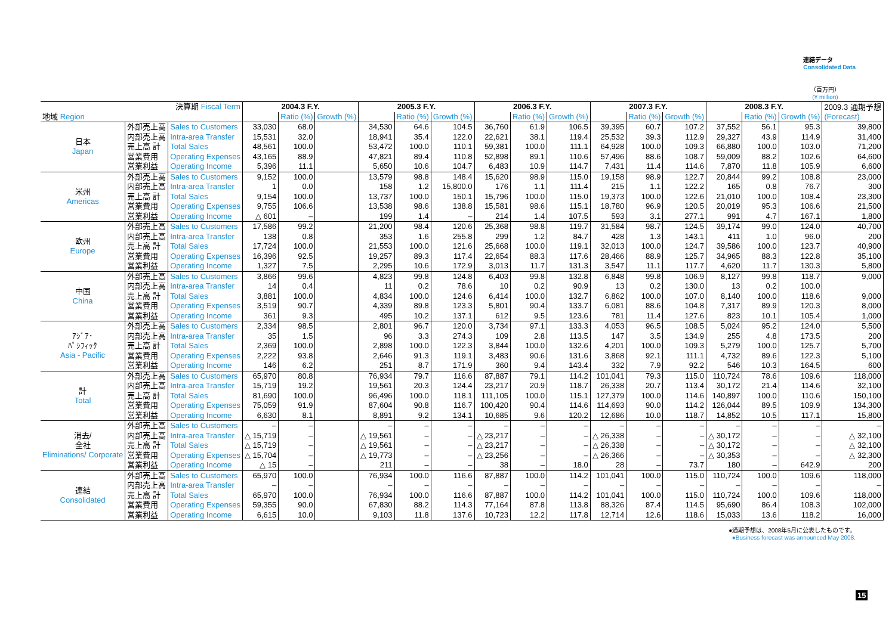連結データ
Consolidated Data
（百万円）
(¥ million)
| 決算期 Fiscal Term | | | 2004.3 F.Y. | | | 2005.3 F.Y. | | | 2006.3 F.Y. | | | 2007.3 F.Y. | | | 2008.3 F.Y. | | | 2009.3 通期予想 (Forecast) |
| 地域 Region | | | | Ratio (%) | Growth (%) | | Ratio (%) | Growth (%) | | Ratio (%) | Growth (%) | | Ratio (%) | Growth (%) | | Ratio (%) | Growth (%) | |
| 日本 Japan | 外部売上高 | Sales to Customers | 33,030 | 68.0 | | 34,530 | 64.6 | 104.5 | 36,760 | 61.9 | 106.5 | 39,395 | 60.7 | 107.2 | 37,552 | 56.1 | 95.3 | 39,800 |
| | 内部売上高 | Intra-area Transfer | 15,531 | 32.0 | | 18,941 | 35.4 | 122.0 | 22,621 | 38.1 | 119.4 | 25,532 | 39.3 | 112.9 | 29,327 | 43.9 | 114.9 | 31,400 |
| | 売上高 計 | Total Sales | 48,561 | 100.0 | | 53,472 | 100.0 | 110.1 | 59,381 | 100.0 | 111.1 | 64,928 | 100.0 | 109.3 | 66,880 | 100.0 | 103.0 | 71,200 |
| | 営業費用 | Operating Expenses | 43,165 | 88.9 | | 47,821 | 89.4 | 110.8 | 52,898 | 89.1 | 110.6 | 57,496 | 88.6 | 108.7 | 59,009 | 88.2 | 102.6 | 64,600 |
| | 営業利益 | Operating Income | 5,396 | 11.1 | | 5,650 | 10.6 | 104.7 | 6,483 | 10.9 | 114.7 | 7,431 | 11.4 | 114.6 | 7,870 | 11.8 | 105.9 | 6,600 |
| 米州 Americas | 外部売上高 | Sales to Customers | 9,152 | 100.0 | | 13,579 | 98.8 | 148.4 | 15,620 | 98.9 | 115.0 | 19,158 | 98.9 | 122.7 | 20,844 | 99.2 | 108.8 | 23,000 |
| | 内部売上高 | Intra-area Transfer | 1 | 0.0 | | 158 | 1.2 | 15,800.0 | 176 | 1.1 | 111.4 | 215 | 1.1 | 122.2 | 165 | 0.8 | 76.7 | 300 |
| | 売上高 計 | Total Sales | 9,154 | 100.0 | | 13,737 | 100.0 | 150.1 | 15,796 | 100.0 | 115.0 | 19,373 | 100.0 | 122.6 | 21,010 | 100.0 | 108.4 | 23,300 |
| | 営業費用 | Operating Expenses | 9,755 | 106.6 | | 13,538 | 98.6 | 138.8 | 15,581 | 98.6 | 115.1 | 18,780 | 96.9 | 120.5 | 20,019 | 95.3 | 106.6 | 21,500 |
| | 営業利益 | Operating Income | △ 601 | – | | 199 | 1.4 | – | 214 | 1.4 | 107.5 | 593 | 3.1 | 277.1 | 991 | 4.7 | 167.1 | 1,800 |
| 欧州 Europe | 外部売上高 | Sales to Customers | 17,586 | 99.2 | | 21,200 | 98.4 | 120.6 | 25,368 | 98.8 | 119.7 | 31,584 | 98.7 | 124.5 | 39,174 | 99.0 | 124.0 | 40,700 |
| | 内部売上高 | Intra-area Transfer | 138 | 0.8 | | 353 | 1.6 | 255.8 | 299 | 1.2 | 84.7 | 428 | 1.3 | 143.1 | 411 | 1.0 | 96.0 | 200 |
| | 売上高 計 | Total Sales | 17,724 | 100.0 | | 21,553 | 100.0 | 121.6 | 25,668 | 100.0 | 119.1 | 32,013 | 100.0 | 124.7 | 39,586 | 100.0 | 123.7 | 40,900 |
| | 営業費用 | Operating Expenses | 16,396 | 92.5 | | 19,257 | 89.3 | 117.4 | 22,654 | 88.3 | 117.6 | 28,466 | 88.9 | 125.7 | 34,965 | 88.3 | 122.8 | 35,100 |
| | 営業利益 | Operating Income | 1,327 | 7.5 | | 2,295 | 10.6 | 172.9 | 3,013 | 11.7 | 131.3 | 3,547 | 11.1 | 117.7 | 4,620 | 11.7 | 130.3 | 5,800 |
| 中国 China | 外部売上高 | Sales to Customers | 3,866 | 99.6 | | 4,823 | 99.8 | 124.8 | 6,403 | 99.8 | 132.8 | 6,848 | 99.8 | 106.9 | 8,127 | 99.8 | 118.7 | 9,000 |
| | 内部売上高 | Intra-area Transfer | 14 | 0.4 | | 11 | 0.2 | 78.6 | 10 | 0.2 | 90.9 | 13 | 0.2 | 130.0 | 13 | 0.2 | 100.0 | |
| | 売上高 計 | Total Sales | 3,881 | 100.0 | | 4,834 | 100.0 | 124.6 | 6,414 | 100.0 | 132.7 | 6,862 | 100.0 | 107.0 | 8,140 | 100.0 | 118.6 | 9,000 |
| | 営業費用 | Operating Expenses | 3,519 | 90.7 | | 4,339 | 89.8 | 123.3 | 5,801 | 90.4 | 133.7 | 6,081 | 88.6 | 104.8 | 7,317 | 89.9 | 120.3 | 8,000 |
| | 営業利益 | Operating Income | 361 | 9.3 | | 495 | 10.2 | 137.1 | 612 | 9.5 | 123.6 | 781 | 11.4 | 127.6 | 823 | 10.1 | 105.4 | 1,000 |
| ｱｼﾞｱ･ ﾊﾟｼﾌｨｯｸ Asia - Pacific | 外部売上高 | Sales to Customers | 2,334 | 98.5 | | 2,801 | 96.7 | 120.0 | 3,734 | 97.1 | 133.3 | 4,053 | 96.5 | 108.5 | 5,024 | 95.2 | 124.0 | 5,500 |
| | 内部売上高 | Intra-area Transfer | 35 | 1.5 | | 96 | 3.3 | 274.3 | 109 | 2.8 | 113.5 | 147 | 3.5 | 134.9 | 255 | 4.8 | 173.5 | 200 |
| | 売上高 計 | Total Sales | 2,369 | 100.0 | | 2,898 | 100.0 | 122.3 | 3,844 | 100.0 | 132.6 | 4,201 | 100.0 | 109.3 | 5,279 | 100.0 | 125.7 | 5,700 |
| | 営業費用 | Operating Expenses | 2,222 | 93.8 | | 2,646 | 91.3 | 119.1 | 3,483 | 90.6 | 131.6 | 3,868 | 92.1 | 111.1 | 4,732 | 89.6 | 122.3 | 5,100 |
| | 営業利益 | Operating Income | 146 | 6.2 | | 251 | 8.7 | 171.9 | 360 | 9.4 | 143.4 | 332 | 7.9 | 92.2 | 546 | 10.3 | 164.5 | 600 |
| 計 Total | 外部売上高 | Sales to Customers | 65,970 | 80.8 | | 76,934 | 79.7 | 116.6 | 87,887 | 79.1 | 114.2 | 101,041 | 79.3 | 115.0 | 110,724 | 78.6 | 109.6 | 118,000 |
| | 内部売上高 | Intra-area Transfer | 15,719 | 19.2 | | 19,561 | 20.3 | 124.4 | 23,217 | 20.9 | 118.7 | 26,338 | 20.7 | 113.4 | 30,172 | 21.4 | 114.6 | 32,100 |
| | 売上高 計 | Total Sales | 81,690 | 100.0 | | 96,496 | 100.0 | 118.1 | 111,105 | 100.0 | 115.1 | 127,379 | 100.0 | 114.6 | 140,897 | 100.0 | 110.6 | 150,100 |
| | 営業費用 | Operating Expenses | 75,059 | 91.9 | | 87,604 | 90.8 | 116.7 | 100,420 | 90.4 | 114.6 | 114,693 | 90.0 | 114.2 | 126,044 | 89.5 | 109.9 | 134,300 |
| | 営業利益 | Operating Income | 6,630 | 8.1 | | 8,891 | 9.2 | 134.1 | 10,685 | 9.6 | 120.2 | 12,686 | 10.0 | 118.7 | 14,852 | 10.5 | 117.1 | 15,800 |
| 消去/ 全社 Eliminations/ Corporate | 外部売上高 | Sales to Customers | – | – | | – | – | – | – | – | – | – | – | – | – | – | – | – |
| | 内部売上高 | Intra-area Transfer | △ 15,719 | – | | △ 19,561 | – | – | △ 23,217 | – | – | △ 26,338 | – | – | △ 30,172 | – | – | △ 32,100 |
| | 売上高 計 | Total Sales | △ 15,719 | – | | △ 19,561 | – | – | △ 23,217 | – | – | △ 26,338 | – | – | △ 30,172 | – | – | △ 32,100 |
| | 営業費用 | Operating Expenses | △ 15,704 | – | | △ 19,773 | – | – | △ 23,256 | – | – | △ 26,366 | – | – | △ 30,353 | – | – | △ 32,300 |
| | 営業利益 | Operating Income | △ 15 | – | | 211 | – | – | 38 | – | 18.0 | 28 | – | 73.7 | 180 | – | 642.9 | 200 |
| 連結 Consolidated | 外部売上高 | Sales to Customers | 65,970 | 100.0 | | 76,934 | 100.0 | 116.6 | 87,887 | 100.0 | 114.2 | 101,041 | 100.0 | 115.0 | 110,724 | 100.0 | 109.6 | 118,000 |
| | 内部売上高 | Intra-area Transfer | – | – | | – | – | – | – | – | – | – | – | – | – | – | – | – |
| | 売上高 計 | Total Sales | 65,970 | 100.0 | | 76,934 | 100.0 | 116.6 | 87,887 | 100.0 | 114.2 | 101,041 | 100.0 | 115.0 | 110,724 | 100.0 | 109.6 | 118,000 |
| | 営業費用 | Operating Expenses | 59,355 | 90.0 | | 67,830 | 88.2 | 114.3 | 77,164 | 87.8 | 113.8 | 88,326 | 87.4 | 114.5 | 95,690 | 86.4 | 108.3 | 102,000 |
| | 営業利益 | Operating Income | 6,615 | 10.0 | | 9,103 | 11.8 | 137.6 | 10,723 | 12.2 | 117.8 | 12,714 | 12.6 | 118.6 | 15,033 | 13.6 | 118.2 | 16,000 |
●通期予想は、2008年5月に公表したものです。
●Business forecast was announced May 2008.
15